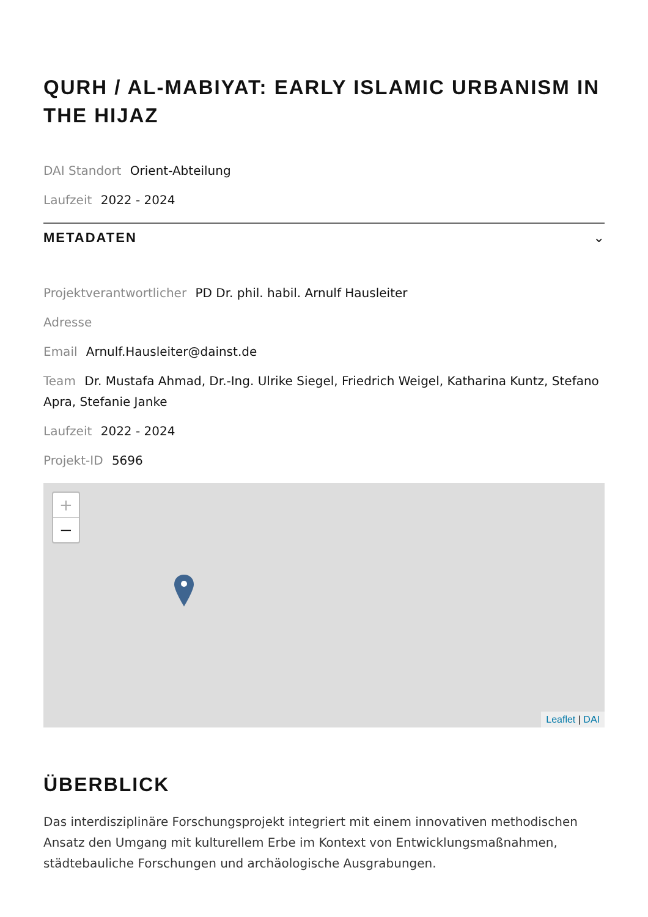QURH / AL-MABIYAT: EARLY ISLAMIC URBANISM IN THE HIJAZ
DAI Standort Orient-Abteilung
Laufzeit 2022 - 2024
METADATEN ⌄
Projektverantwortlicher PD Dr. phil. habil. Arnulf Hausleiter
Adresse
Email Arnulf.Hausleiter@dainst.de
Team Dr. Mustafa Ahmad, Dr.-Ing. Ulrike Siegel, Friedrich Weigel, Katharina Kuntz, Stefano Apra, Stefanie Janke
Laufzeit 2022 - 2024
Projekt-ID 5696
+
−
Leaflet | DAI
ÜBERBLICK
Das interdisziplinäre Forschungsprojekt integriert mit einem innovativen methodischen Ansatz den Umgang mit kulturellem Erbe im Kontext von Entwicklungsmaßnahmen, städtebauliche Forschungen und archäologische Ausgrabungen.